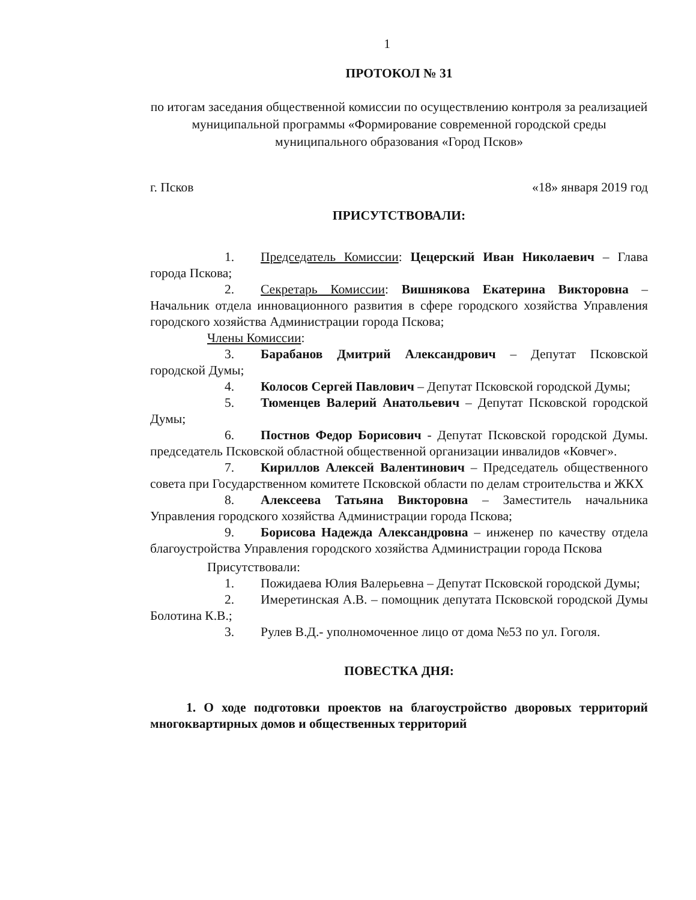1
ПРОТОКОЛ № 31
по итогам заседания общественной комиссии по осуществлению контроля за реализацией муниципальной программы «Формирование современной городской среды муниципального образования «Город Псков»
г. Псков «18» января 2019 год
ПРИСУТСТВОВАЛИ:
1. Председатель Комиссии: Цецерский Иван Николаевич – Глава города Пскова;
2. Секретарь Комиссии: Вишнякова Екатерина Викторовна – Начальник отдела инновационного развития в сфере городского хозяйства Управления городского хозяйства Администрации города Пскова;
Члены Комиссии:
3. Барабанов Дмитрий Александрович – Депутат Псковской городской Думы;
4. Колосов Сергей Павлович – Депутат Псковской городской Думы;
5. Тюменцев Валерий Анатольевич – Депутат Псковской городской Думы;
6. Постнов Федор Борисович - Депутат Псковской городской Думы. председатель Псковской областной общественной организации инвалидов «Ковчег».
7. Кириллов Алексей Валентинович – Председатель общественного совета при Государственном комитете Псковской области по делам строительства и ЖКХ
8. Алексеева Татьяна Викторовна – Заместитель начальника Управления городского хозяйства Администрации города Пскова;
9. Борисова Надежда Александровна – инженер по качеству отдела благоустройства Управления городского хозяйства Администрации города Пскова
Присутствовали:
1. Пожидаева Юлия Валерьевна – Депутат Псковской городской Думы;
2. Имеретинская А.В. – помощник депутата Псковской городской Думы Болотина К.В.;
3. Рулев В.Д.- уполномоченное лицо от дома №53 по ул. Гоголя.
ПОВЕСТКА ДНЯ:
1. О ходе подготовки проектов на благоустройство дворовых территорий многоквартирных домов и общественных территорий